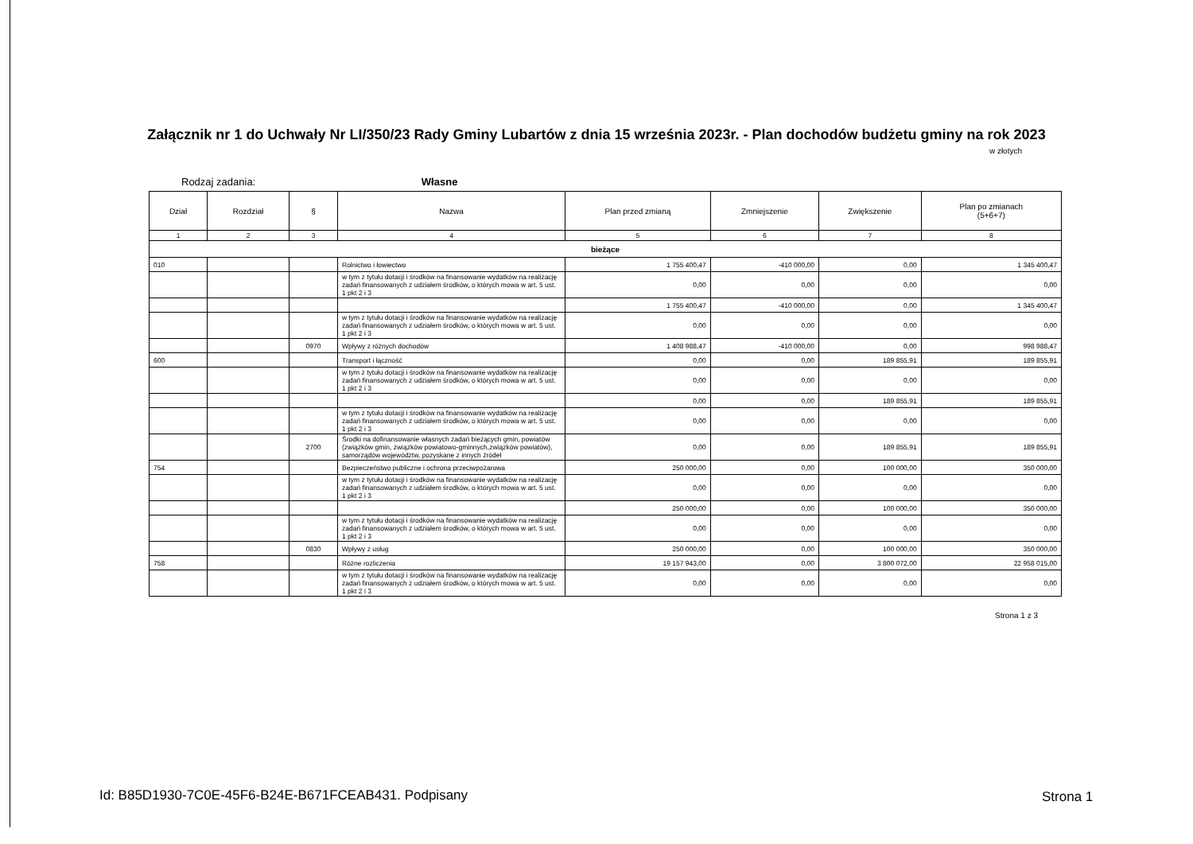Załącznik nr 1 do Uchwały Nr LI/350/23 Rady Gminy Lubartów z dnia 15 września 2023r. - Plan dochodów budżetu gminy na rok 2023
w złotych
Rodzaj zadania: Własne
| Dział | Rozdział | § | Nazwa | Plan przed zmianą | Zmniejszenie | Zwiększenie | Plan po zmianach (5+6+7) |
| --- | --- | --- | --- | --- | --- | --- | --- |
| 1 | 2 | 3 | 4 | 5 | 6 | 7 | 8 |
| bieżące | | | | | | | |
| 010 | | | Rolnictwo i łowiectwo | 1 755 400,47 | -410 000,00 | 0,00 | 1 345 400,47 |
| | | | w tym z tytułu dotacji i środków na finansowanie wydatków na realizację zadań finansowanych z udziałem środków, o których mowa w art. 5 ust. 1 pkt 2 i 3 | 0,00 | 0,00 | 0,00 | 0,00 |
| | | | | 1 755 400,47 | -410 000,00 | 0,00 | 1 345 400,47 |
| | | | w tym z tytułu dotacji i środków na finansowanie wydatków na realizację zadań finansowanych z udziałem środków, o których mowa w art. 5 ust. 1 pkt 2 i 3 | 0,00 | 0,00 | 0,00 | 0,00 |
| | | 0970 | Wpływy z różnych dochodów | 1 408 988,47 | -410 000,00 | 0,00 | 998 988,47 |
| 600 | | | Transport i łączność | 0,00 | 0,00 | 189 855,91 | 189 855,91 |
| | | | w tym z tytułu dotacji i środków na finansowanie wydatków na realizację zadań finansowanych z udziałem środków, o których mowa w art. 5 ust. 1 pkt 2 i 3 | 0,00 | 0,00 | 0,00 | 0,00 |
| | | | | 0,00 | 0,00 | 189 855,91 | 189 855,91 |
| | | | w tym z tytułu dotacji i środków na finansowanie wydatków na realizację zadań finansowanych z udziałem środków, o których mowa w art. 5 ust. 1 pkt 2 i 3 | 0,00 | 0,00 | 0,00 | 0,00 |
| | | 2700 | Środki na dofinansowanie własnych zadań bieżących gmin, powiatów (związków gmin, związków powiatowo-gminnych,związków powiatów), samorządów województw, pozyskane z innych źródeł | 0,00 | 0,00 | 189 855,91 | 189 855,91 |
| 754 | | | Bezpieczeństwo publiczne i ochrona przeciwpożarowa | 250 000,00 | 0,00 | 100 000,00 | 350 000,00 |
| | | | w tym z tytułu dotacji i środków na finansowanie wydatków na realizację zadań finansowanych z udziałem środków, o których mowa w art. 5 ust. 1 pkt 2 i 3 | 0,00 | 0,00 | 0,00 | 0,00 |
| | | | | 250 000,00 | 0,00 | 100 000,00 | 350 000,00 |
| | | | w tym z tytułu dotacji i środków na finansowanie wydatków na realizację zadań finansowanych z udziałem środków, o których mowa w art. 5 ust. 1 pkt 2 i 3 | 0,00 | 0,00 | 0,00 | 0,00 |
| | | 0830 | Wpływy z usług | 250 000,00 | 0,00 | 100 000,00 | 350 000,00 |
| 758 | | | Różne rozliczenia | 19 157 943,00 | 0,00 | 3 800 072,00 | 22 958 015,00 |
| | | | w tym z tytułu dotacji i środków na finansowanie wydatków na realizację zadań finansowanych z udziałem środków, o których mowa w art. 5 ust. 1 pkt 2 i 3 | 0,00 | 0,00 | 0,00 | 0,00 |
Strona 1 z 3
Id: B85D1930-7C0E-45F6-B24E-B671FCEAB431. Podpisany
Strona 1